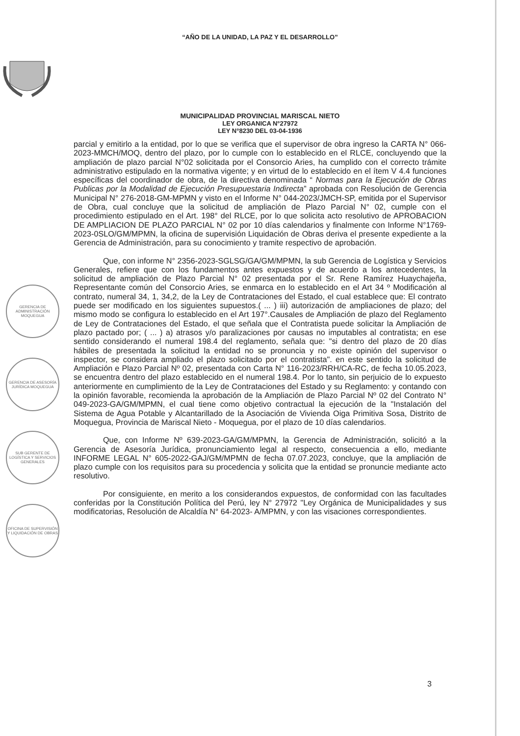“AÑO DE LA UNIDAD, LA PAZ Y EL DESARROLLO”
MUNICIPALIDAD PROVINCIAL MARISCAL NIETO
LEY ORGANICA N°27972
LEY N°8230 DEL 03-04-1936
GERENCIA DE ADMINISTRACIÓN MOQUEGUA
GERENCIA DE ASESORÍA JURÍDICA MOQUEGUA
SUB GERENTE DE LOGÍSTICA Y SERVICIOS GENERALES
OFICINA DE SUPERVISIÓN Y LIQUIDACIÓN DE OBRAS
parcial y emitirlo a la entidad, por lo que se verifica que el supervisor de obra ingreso la CARTA N° 066-2023-MMCH/MOQ, dentro del plazo, por lo cumple con lo establecido en el RLCE, concluyendo que la ampliación de plazo parcial N°02 solicitada por el Consorcio Aries, ha cumplido con el correcto trámite administrativo estipulado en la normativa vigente; y en virtud de lo establecido en el ítem V 4.4 funciones específicas del coordinador de obra, de la directiva denominada “ Normas para la Ejecución de Obras Publicas por la Modalidad de Ejecución Presupuestaria Indirecta” aprobada con Resolución de Gerencia Municipal N° 276-2018-GM-MPMN y visto en el Informe N° 044-2023/JMCH-SP, emitida por el Supervisor de Obra, cual concluye que la solicitud de ampliación de Plazo Parcial N° 02, cumple con el procedimiento estipulado en el Art. 198° del RLCE, por lo que solicita acto resolutivo de APROBACION DE AMPLIACION DE PLAZO PARCIAL N° 02 por 10 días calendarios y finalmente con Informe N°1769-2023-0SLO/GM/MPMN, la oficina de supervisión Liquidación de Obras deriva el presente expediente a la Gerencia de Administración, para su conocimiento y tramite respectivo de aprobación.
Que, con informe N° 2356-2023-SGLSG/GA/GM/MPMN, la sub Gerencia de Logística y Servicios Generales, refiere que con los fundamentos antes expuestos y de acuerdo a los antecedentes, la solicitud de ampliación de Plazo Parcial N° 02 presentada por el Sr. Rene Ramírez Huaychajeña, Representante común del Consorcio Aries, se enmarca en lo establecido en el Art 34 º Modificación al contrato, numeral 34, 1, 34,2, de la Ley de Contrataciones del Estado, el cual establece que: El contrato puede ser modificado en los siguientes supuestos.( ... ) iii) autorización de ampliaciones de plazo; del mismo modo se configura lo establecido en el Art 197°.Causales de Ampliación de plazo del Reglamento de Ley de Contrataciones del Estado, el que señala que el Contratista puede solicitar la Ampliación de plazo pactado por; ( ... ) a) atrasos y/o paralizaciones por causas no imputables al contratista; en ese sentido considerando el numeral 198.4 del reglamento, señala que: "si dentro del plazo de 20 días hábiles de presentada la solicitud la entidad no se pronuncia y no existe opinión del supervisor o inspector, se considera ampliado el plazo solicitado por el contratista". en este sentido la solicitud de Ampliación e Plazo Parcial Nº 02, presentada con Carta N° 116-2023/RRH/CA-RC, de fecha 10.05.2023, se encuentra dentro del plazo establecido en el numeral 198.4. Por lo tanto, sin perjuicio de lo expuesto anteriormente en cumplimiento de la Ley de Contrataciones del Estado y su Reglamento: y contando con la opinión favorable, recomienda la aprobación de la Ampliación de Plazo Parcial Nº 02 del Contrato N° 049-2023-GA/GM/MPMN, el cual tiene como objetivo contractual la ejecución de la "Instalación del Sistema de Agua Potable y Alcantarillado de la Asociación de Vivienda Oiga Primitiva Sosa, Distrito de Moquegua, Provincia de Mariscal Nieto - Moquegua, por el plazo de 10 días calendarios.
Que, con Informe Nº 639-2023-GA/GM/MPMN, la Gerencia de Administración, solicitó a la Gerencia de Asesoría Jurídica, pronunciamiento legal al respecto, consecuencia a ello, mediante INFORME LEGAL N° 605-2022-GAJ/GM/MPMN de fecha 07.07.2023, concluye, que la ampliación de plazo cumple con los requisitos para su procedencia y solicita que la entidad se pronuncie mediante acto resolutivo.
Por consiguiente, en merito a los considerandos expuestos, de conformidad con las facultades conferidas por la Constitución Política del Perú, ley N° 27972 "Ley Orgánica de Municipalidades y sus modificatorias, Resolución de Alcaldía N° 64-2023- A/MPMN, y con las visaciones correspondientes.
3